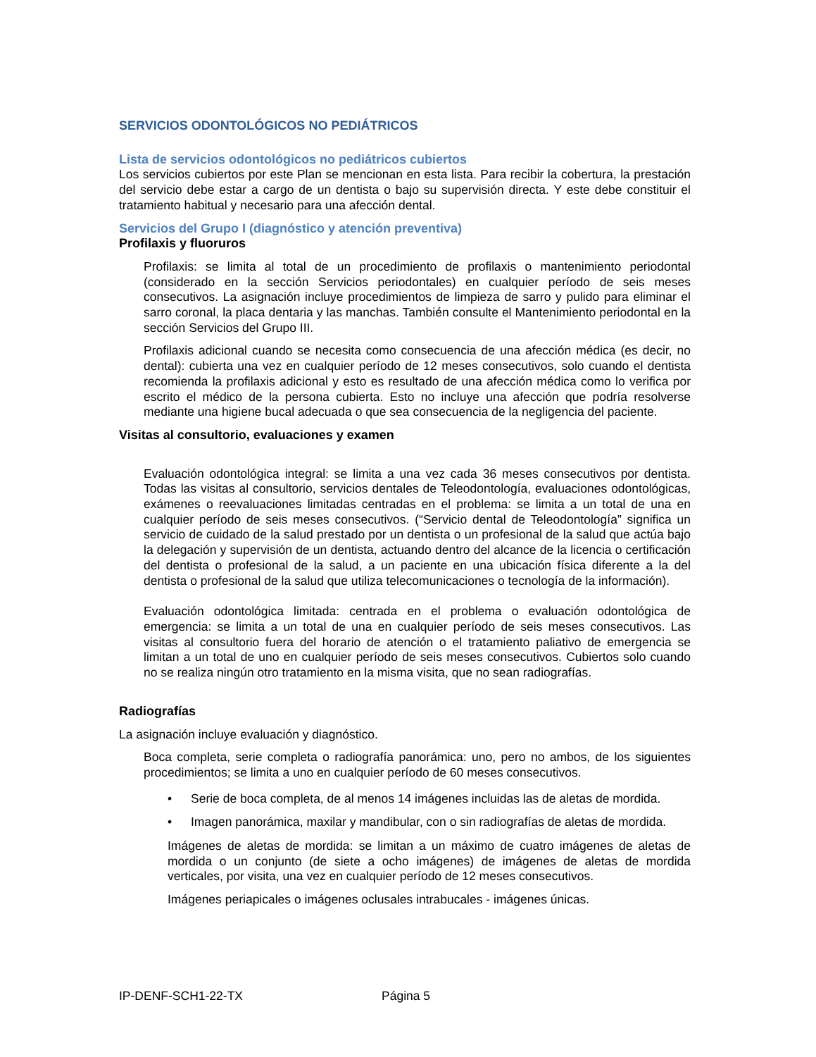SERVICIOS ODONTOLÓGICOS NO PEDIÁTRICOS
Lista de servicios odontológicos no pediátricos cubiertos
Los servicios cubiertos por este Plan se mencionan en esta lista. Para recibir la cobertura, la prestación del servicio debe estar a cargo de un dentista o bajo su supervisión directa. Y este debe constituir el tratamiento habitual y necesario para una afección dental.
Servicios del Grupo I (diagnóstico y atención preventiva)
Profilaxis y fluoruros
Profilaxis: se limita al total de un procedimiento de profilaxis o mantenimiento periodontal (considerado en la sección Servicios periodontales) en cualquier período de seis meses consecutivos. La asignación incluye procedimientos de limpieza de sarro y pulido para eliminar el sarro coronal, la placa dentaria y las manchas. También consulte el Mantenimiento periodontal en la sección Servicios del Grupo III.
Profilaxis adicional cuando se necesita como consecuencia de una afección médica (es decir, no dental): cubierta una vez en cualquier período de 12 meses consecutivos, solo cuando el dentista recomienda la profilaxis adicional y esto es resultado de una afección médica como lo verifica por escrito el médico de la persona cubierta. Esto no incluye una afección que podría resolverse mediante una higiene bucal adecuada o que sea consecuencia de la negligencia del paciente.
Visitas al consultorio, evaluaciones y examen
Evaluación odontológica integral: se limita a una vez cada 36 meses consecutivos por dentista. Todas las visitas al consultorio, servicios dentales de Teleodontología, evaluaciones odontológicas, exámenes o reevaluaciones limitadas centradas en el problema: se limita a un total de una en cualquier período de seis meses consecutivos. (“Servicio dental de Teleodontología” significa un servicio de cuidado de la salud prestado por un dentista o un profesional de la salud que actúa bajo la delegación y supervisión de un dentista, actuando dentro del alcance de la licencia o certificación del dentista o profesional de la salud, a un paciente en una ubicación física diferente a la del dentista o profesional de la salud que utiliza telecomunicaciones o tecnología de la información).
Evaluación odontológica limitada: centrada en el problema o evaluación odontológica de emergencia: se limita a un total de una en cualquier período de seis meses consecutivos. Las visitas al consultorio fuera del horario de atención o el tratamiento paliativo de emergencia se limitan a un total de uno en cualquier período de seis meses consecutivos. Cubiertos solo cuando no se realiza ningún otro tratamiento en la misma visita, que no sean radiografías.
Radiografías
La asignación incluye evaluación y diagnóstico.
Boca completa, serie completa o radiografía panorámica: uno, pero no ambos, de los siguientes procedimientos; se limita a uno en cualquier período de 60 meses consecutivos.
• Serie de boca completa, de al menos 14 imágenes incluidas las de aletas de mordida.
• Imagen panorámica, maxilar y mandibular, con o sin radiografías de aletas de mordida.
Imágenes de aletas de mordida: se limitan a un máximo de cuatro imágenes de aletas de mordida o un conjunto (de siete a ocho imágenes) de imágenes de aletas de mordida verticales, por visita, una vez en cualquier período de 12 meses consecutivos.
Imágenes periapicales o imágenes oclusales intrabucales - imágenes únicas.
IP-DENF-SCH1-22-TX Página 5